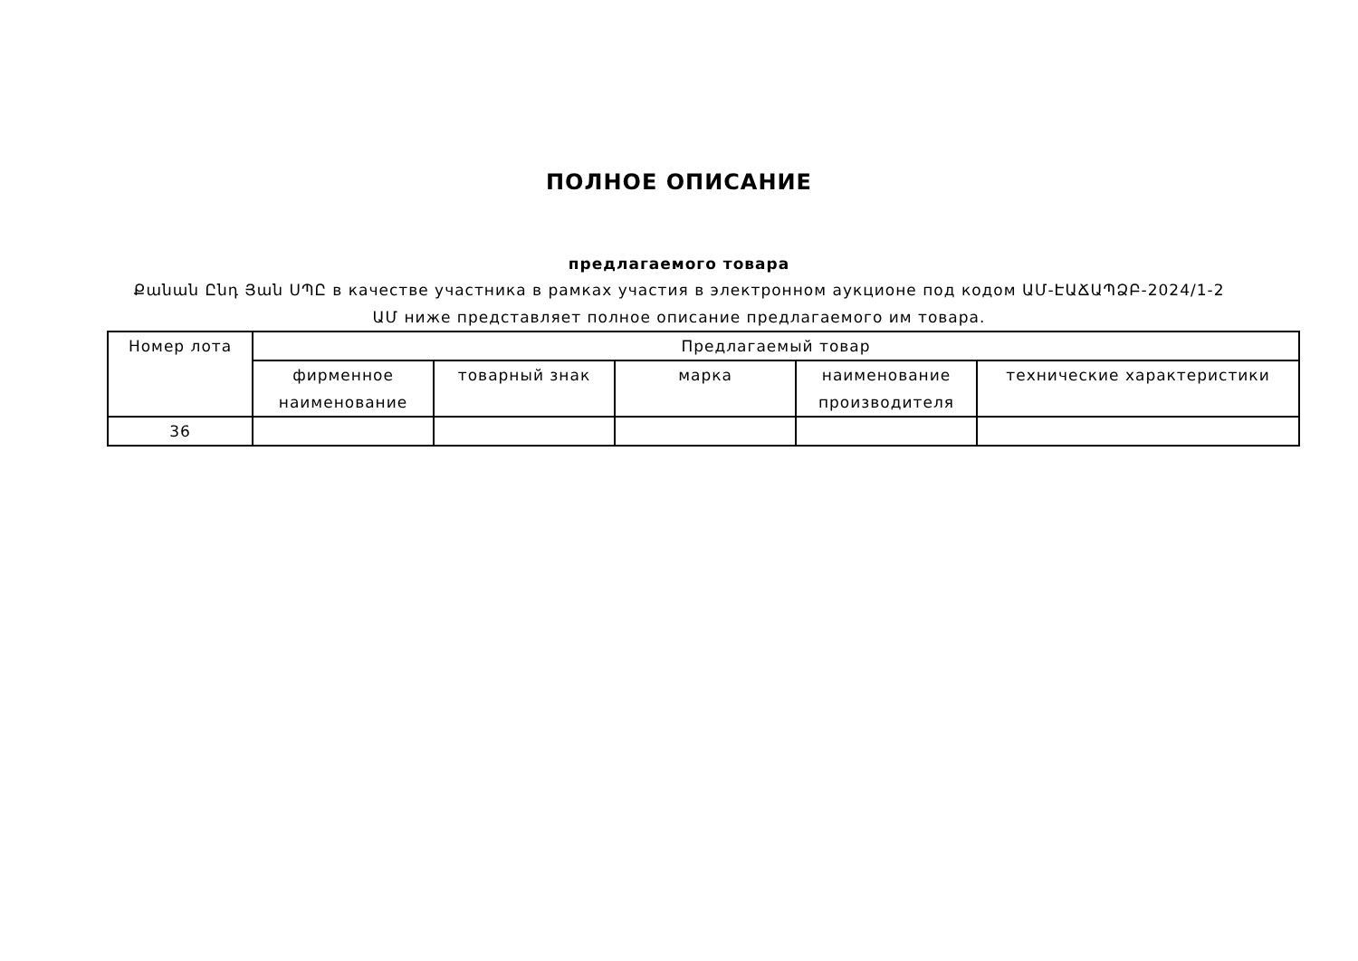ПОЛНОЕ ОПИСАНИЕ
предлагаемого товара
Քանան Ընդ Յան ՍՊԸ в качестве участника в рамках участия в электронном аукционе под кодом ԱՄ-ԷԱՃԱՊՁԲ-2024/1-2 ԱՄ ниже представляет полное описание предлагаемого им товара.
| Номер лота | Предлагаемый товар | | | | |
| --- | --- | --- | --- | --- | --- |
| | фирменное наименование | товарный знак | марка | наименование производителя | технические характеристики |
| 36 | | | | | |